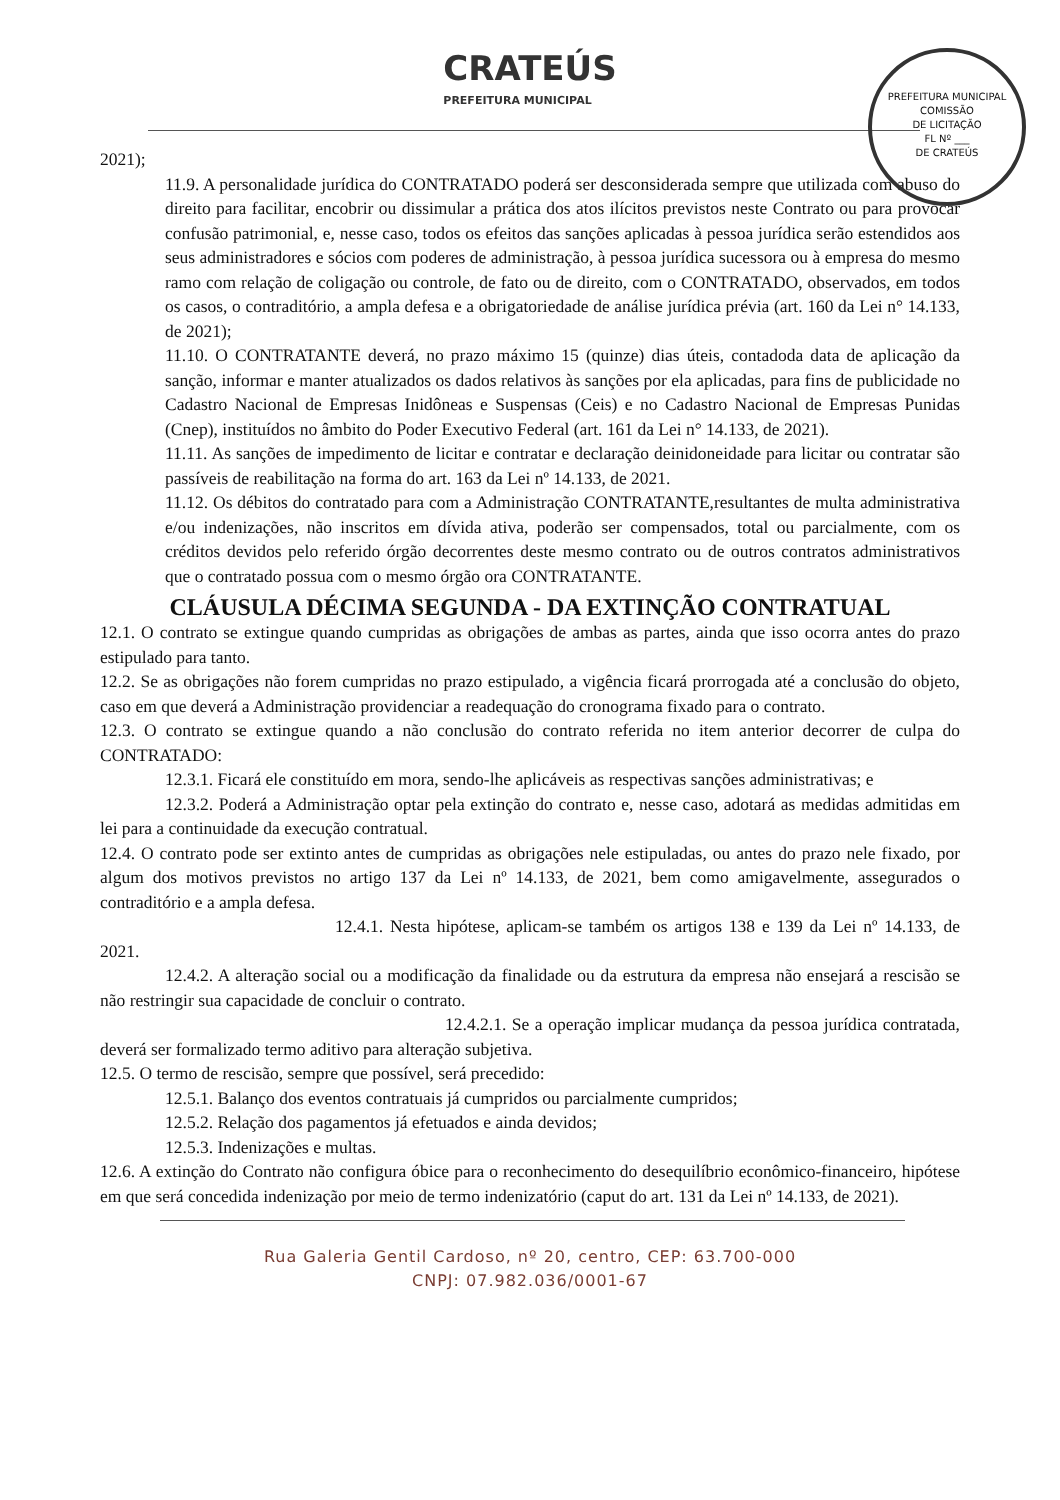CRATEÚS PREFEITURA MUNICIPAL
PREFEITURA MUNICIPAL
COMISSÃO
DE LICITAÇÃO
FL Nº ___
DE CRATEÚS
2021);
11.9. A personalidade jurídica do CONTRATADO poderá ser desconsiderada sempre que utilizada com abuso do direito para facilitar, encobrir ou dissimular a prática dos atos ilícitos previstos neste Contrato ou para provocar confusão patrimonial, e, nesse caso, todos os efeitos das sanções aplicadas à pessoa jurídica serão estendidos aos seus administradores e sócios com poderes de administração, à pessoa jurídica sucessora ou à empresa do mesmo ramo com relação de coligação ou controle, de fato ou de direito, com o CONTRATADO, observados, em todos os casos, o contraditório, a ampla defesa e a obrigatoriedade de análise jurídica prévia (art. 160 da Lei n° 14.133, de 2021);
11.10. O CONTRATANTE deverá, no prazo máximo 15 (quinze) dias úteis, contadoda data de aplicação da sanção, informar e manter atualizados os dados relativos às sanções por ela aplicadas, para fins de publicidade no Cadastro Nacional de Empresas Inidôneas e Suspensas (Ceis) e no Cadastro Nacional de Empresas Punidas (Cnep), instituídos no âmbito do Poder Executivo Federal (art. 161 da Lei n° 14.133, de 2021).
11.11. As sanções de impedimento de licitar e contratar e declaração deinidoneidade para licitar ou contratar são passíveis de reabilitação na forma do art. 163 da Lei nº 14.133, de 2021.
11.12. Os débitos do contratado para com a Administração CONTRATANTE,resultantes de multa administrativa e/ou indenizações, não inscritos em dívida ativa, poderão ser compensados, total ou parcialmente, com os créditos devidos pelo referido órgão decorrentes deste mesmo contrato ou de outros contratos administrativos que o contratado possua com o mesmo órgão ora CONTRATANTE.
CLÁUSULA DÉCIMA SEGUNDA - DA EXTINÇÃO CONTRATUAL
12.1. O contrato se extingue quando cumpridas as obrigações de ambas as partes, ainda que isso ocorra antes do prazo estipulado para tanto.
12.2. Se as obrigações não forem cumpridas no prazo estipulado, a vigência ficará prorrogada até a conclusão do objeto, caso em que deverá a Administração providenciar a readequação do cronograma fixado para o contrato.
12.3. O contrato se extingue quando a não conclusão do contrato referida no item anterior decorrer de culpa do CONTRATADO:
12.3.1. Ficará ele constituído em mora, sendo-lhe aplicáveis as respectivas sanções administrativas; e
12.3.2. Poderá a Administração optar pela extinção do contrato e, nesse caso, adotará as medidas admitidas em lei para a continuidade da execução contratual.
12.4. O contrato pode ser extinto antes de cumpridas as obrigações nele estipuladas, ou antes do prazo nele fixado, por algum dos motivos previstos no artigo 137 da Lei nº 14.133, de 2021, bem como amigavelmente, assegurados o contraditório e a ampla defesa.
12.4.1. Nesta hipótese, aplicam-se também os artigos 138 e 139 da Lei nº 14.133, de 2021.
12.4.2. A alteração social ou a modificação da finalidade ou da estrutura da empresa não ensejará a rescisão se não restringir sua capacidade de concluir o contrato.
12.4.2.1. Se a operação implicar mudança da pessoa jurídica contratada, deverá ser formalizado termo aditivo para alteração subjetiva.
12.5. O termo de rescisão, sempre que possível, será precedido:
12.5.1. Balanço dos eventos contratuais já cumpridos ou parcialmente cumpridos;
12.5.2. Relação dos pagamentos já efetuados e ainda devidos;
12.5.3. Indenizações e multas.
12.6. A extinção do Contrato não configura óbice para o reconhecimento do desequilíbrio econômico-financeiro, hipótese em que será concedida indenização por meio de termo indenizatório (caput do art. 131 da Lei nº 14.133, de 2021).
Rua Galeria Gentil Cardoso, nº 20, centro, CEP: 63.700-000
CNPJ: 07.982.036/0001-67